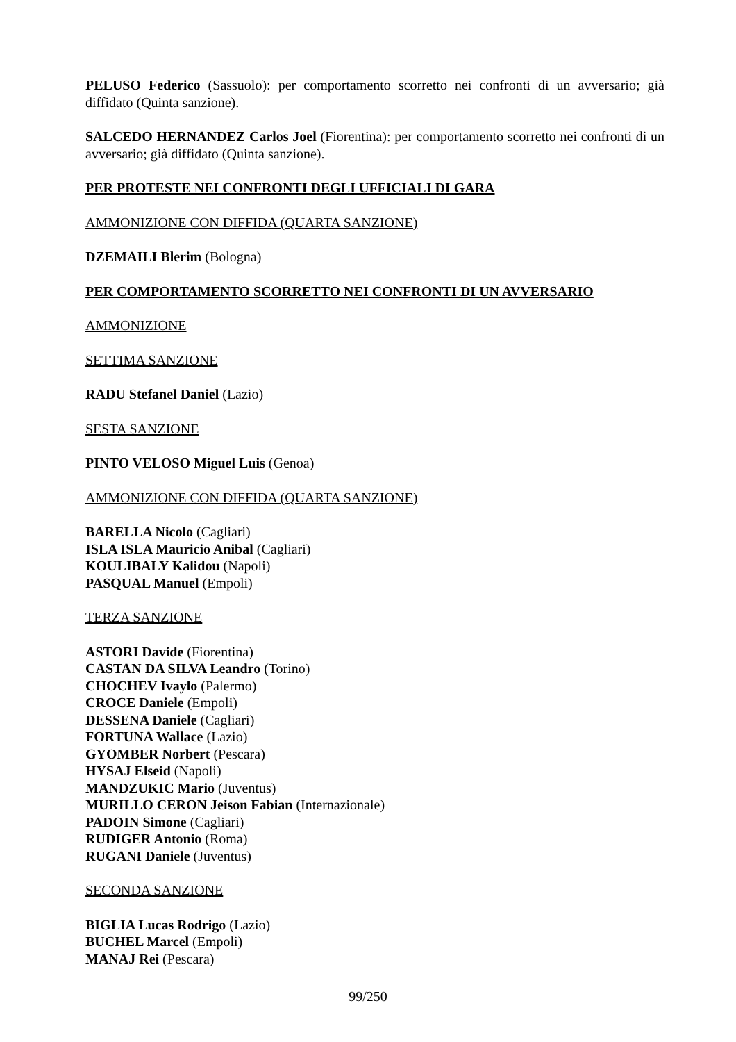PELUSO Federico (Sassuolo): per comportamento scorretto nei confronti di un avversario; già diffidato (Quinta sanzione).
SALCEDO HERNANDEZ Carlos Joel (Fiorentina): per comportamento scorretto nei confronti di un avversario; già diffidato (Quinta sanzione).
PER PROTESTE NEI CONFRONTI DEGLI UFFICIALI DI GARA
AMMONIZIONE CON DIFFIDA (QUARTA SANZIONE)
DZEMAILI Blerim (Bologna)
PER COMPORTAMENTO SCORRETTO NEI CONFRONTI DI UN AVVERSARIO
AMMONIZIONE
SETTIMA SANZIONE
RADU Stefanel Daniel (Lazio)
SESTA SANZIONE
PINTO VELOSO Miguel Luis (Genoa)
AMMONIZIONE CON DIFFIDA (QUARTA SANZIONE)
BARELLA Nicolo (Cagliari)
ISLA ISLA Mauricio Anibal (Cagliari)
KOULIBALY Kalidou (Napoli)
PASQUAL Manuel (Empoli)
TERZA SANZIONE
ASTORI Davide (Fiorentina)
CASTAN DA SILVA Leandro (Torino)
CHOCHEV Ivaylo (Palermo)
CROCE Daniele (Empoli)
DESSENA Daniele (Cagliari)
FORTUNA Wallace (Lazio)
GYOMBER Norbert (Pescara)
HYSAJ Elseid (Napoli)
MANDZUKIC Mario (Juventus)
MURILLO CERON Jeison Fabian (Internazionale)
PADOIN Simone (Cagliari)
RUDIGER Antonio (Roma)
RUGANI Daniele (Juventus)
SECONDA SANZIONE
BIGLIA Lucas Rodrigo (Lazio)
BUCHEL Marcel (Empoli)
MANAJ Rei (Pescara)
99/250